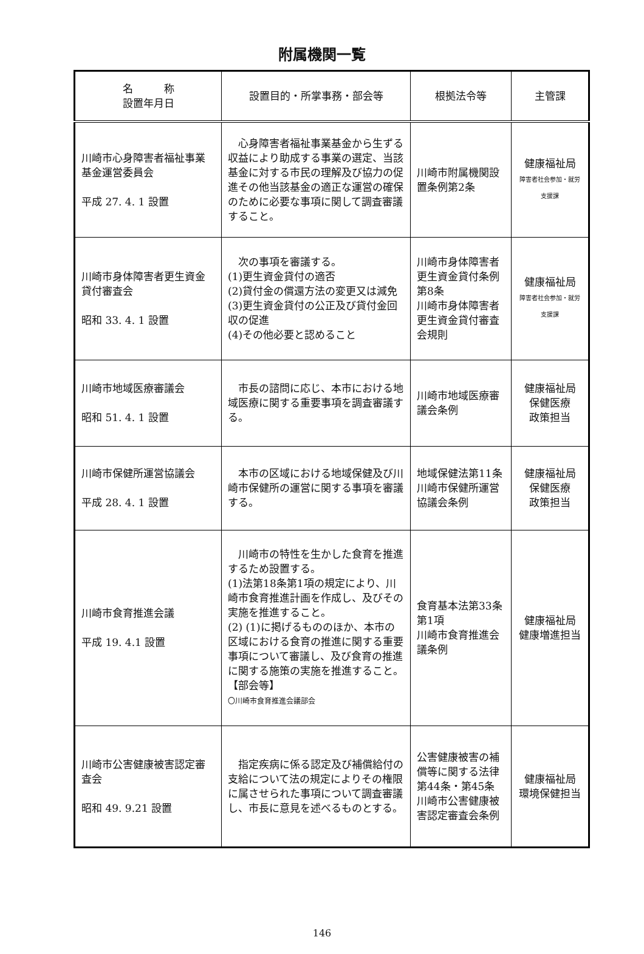附属機関一覧
| 名 称 設置年月日 | 設置目的・所掌事務・部会等 | 根拠法令等 | 主管課 |
| --- | --- | --- | --- |
| 川崎市心身障害者福祉事業基金運営委員会 平成 27. 4. 1 設置 | 心身障害者福祉事業基金から生ずる収益により助成する事業の選定、当該基金に対する市民の理解及び協力の促進その他当該基金の適正な運営の確保のために必要な事項に関して調査審議すること。 | 川崎市附属機関設置条例第2条 | 健康福祉局 障害者社会参加・就労支援課 |
| 川崎市身体障害者更生資金貸付審査会 昭和 33. 4. 1 設置 | 次の事項を審議する。 (1)更生資金貸付の適否 (2)貸付金の償還方法の変更又は減免 (3)更生資金貸付の公正及び貸付金回収の促進 (4)その他必要と認めること | 川崎市身体障害者更生資金貸付条例第8条 川崎市身体障害者更生資金貸付審査会規則 | 健康福祉局 障害者社会参加・就労支援課 |
| 川崎市地域医療審議会 昭和 51. 4. 1 設置 | 市長の諮問に応じ、本市における地域医療に関する重要事項を調査審議する。 | 川崎市地域医療審議会条例 | 健康福祉局 保健医療 政策担当 |
| 川崎市保健所運営協議会 平成 28. 4. 1 設置 | 本市の区域における地域保健及び川崎市保健所の運営に関する事項を審議する。 | 地域保健法第11条 川崎市保健所運営協議会条例 | 健康福祉局 保健医療 政策担当 |
| 川崎市食育推進会議 平成 19. 4.1 設置 | 川崎市の特性を生かした食育を推進するため設置する。 (1)法第18条第1項の規定により、川崎市食育推進計画を作成し、及びその実施を推進すること。 (2) (1)に掲げるもののほか、本市の区域における食育の推進に関する重要事項について審議し、及び食育の推進に関する施策の実施を推進すること。 【部会等】 〇川崎市食育推進会議部会 | 食育基本法第33条第1項 川崎市食育推進会議条例 | 健康福祉局 健康増進担当 |
| 川崎市公害健康被害認定審査会 昭和 49. 9.21 設置 | 指定疾病に係る認定及び補償給付の支給について法の規定によりその権限に属させられた事項について調査審議し、市長に意見を述べるものとする。 | 公害健康被害の補償等に関する法律第44条・第45条 川崎市公害健康被害認定審査会条例 | 健康福祉局 環境保健担当 |
146